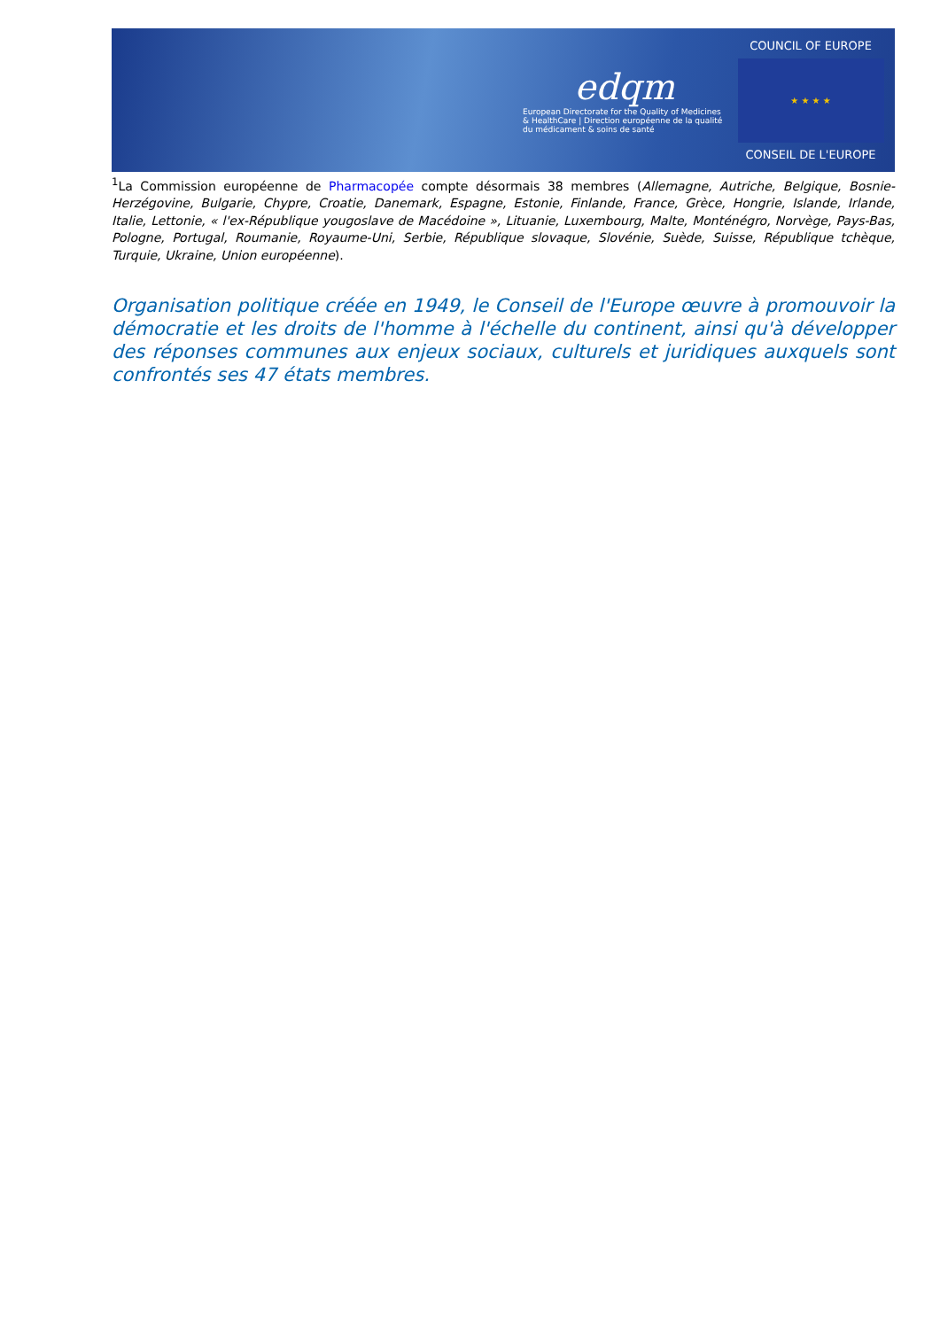edqm
European Directorate for the Quality of Medicines & HealthCare | Direction européenne de la qualité du médicament & soins de santé
COUNCIL OF EUROPE
★ ★ ★ ★
CONSEIL DE L'EUROPE
<sup>1</sup> La Commission européenne de Pharmacopée compte désormais 38 membres (Allemagne, Autriche, Belgique, Bosnie-Herzégovine, Bulgarie, Chypre, Croatie, Danemark, Espagne, Estonie, Finlande, France, Grèce, Hongrie, Islande, Irlande, Italie, Lettonie, « l'ex-République yougoslave de Macédoine », Lituanie, Luxembourg, Malte, Monténégro, Norvège, Pays-Bas, Pologne, Portugal, Roumanie, Royaume-Uni, Serbie, République slovaque, Slovénie, Suède, Suisse, République tchèque, Turquie, Ukraine, Union européenne).
Organisation politique créée en 1949, le Conseil de l'Europe œuvre à promouvoir la démocratie et les droits de l'homme à l'échelle du continent, ainsi qu'à développer des réponses communes aux enjeux sociaux, culturels et juridiques auxquels sont confrontés ses 47 états membres.